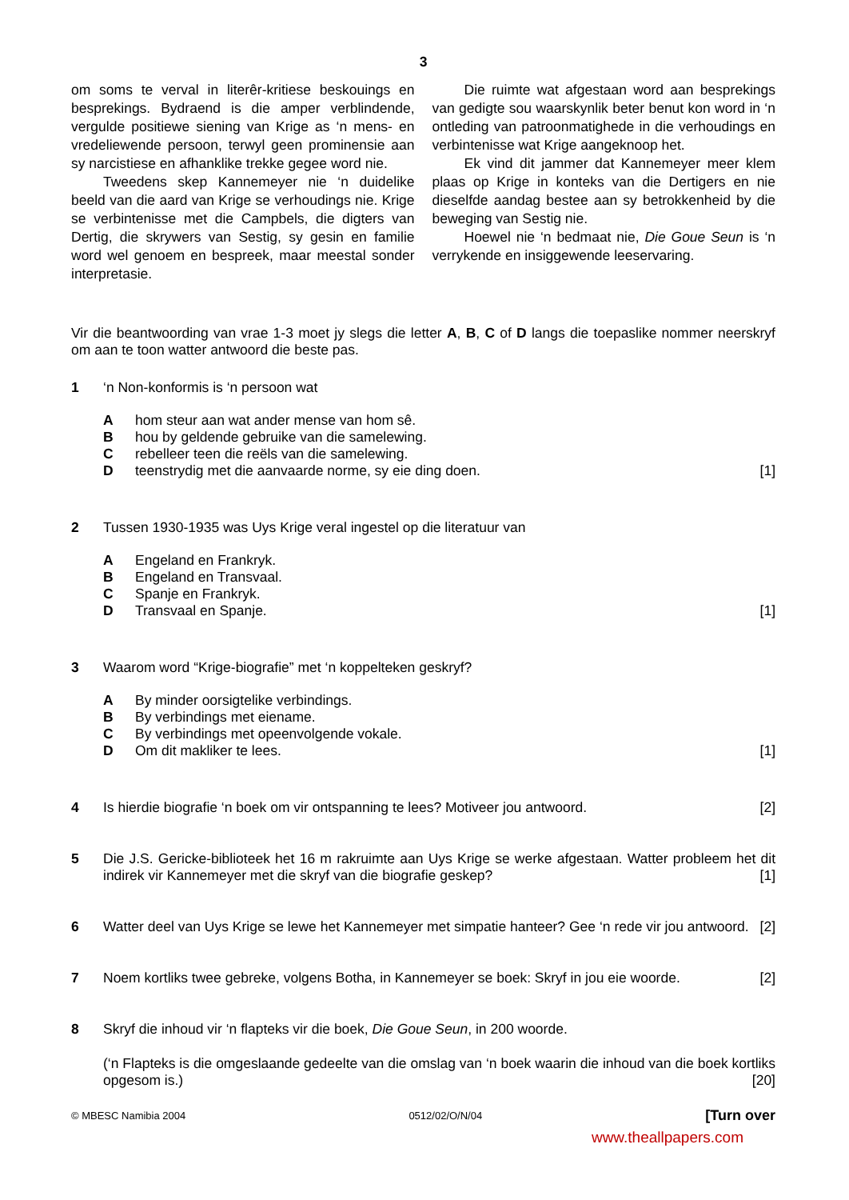3
om soms te verval in literêr-kritiese beskouings en besprekings. Bydraend is die amper verblindende, vergulde positiewe siening van Krige as ‘n mens- en vredeliewende persoon, terwyl geen prominensie aan sy narcistiese en afhanklike trekke gegee word nie.
Tweedens skep Kannemeyer nie ‘n duidelike beeld van die aard van Krige se verhoudings nie. Krige se verbintenisse met die Campbels, die digters van Dertig, die skrywers van Sestig, sy gesin en familie word wel genoem en bespreek, maar meestal sonder interpretasie.
Die ruimte wat afgestaan word aan besprekings van gedigte sou waarskynlik beter benut kon word in ‘n ontleding van patroonmatighede in die verhoudings en verbintenisse wat Krige aangeknoop het.
Ek vind dit jammer dat Kannemeyer meer klem plaas op Krige in konteks van die Dertigers en nie dieselfde aandag bestee aan sy betrokkenheid by die beweging van Sestig nie.
Hoewel nie ‘n bedmaat nie, Die Goue Seun is ‘n verrykende en insiggewende leeservaring.
Vir die beantwoording van vrae 1-3 moet jy slegs die letter A, B, C of D langs die toepaslike nommer neerskryf om aan te toon watter antwoord die beste pas.
1 ‘n Non-konformis is ‘n persoon wat
Ahom steur aan wat ander mense van hom sê.
Bhou by geldende gebruike van die samelewing.
Crebelleer teen die reëls van die samelewing.
Dteenstrydig met die aanvaarde norme, sy eie ding doen. [1]
2 Tussen 1930-1935 was Uys Krige veral ingestel op die literatuur van
A Engeland en Frankryk.
B Engeland en Transvaal.
C Spanje en Frankryk.
D Transvaal en Spanje. [1]
3 Waarom word “Krige-biografie” met ‘n koppelteken geskryf?
A By minder oorsigtelike verbindings.
B By verbindings met eiename.
C By verbindings met opeenvolgende vokale.
D Om dit makliker te lees. [1]
4 Is hierdie biografie ‘n boek om vir ontspanning te lees? Motiveer jou antwoord. [2]
5 Die J.S. Gericke-biblioteek het 16 m rakruimte aan Uys Krige se werke afgestaan. Watter probleem het dit indirek vir Kannemeyer met die skryf van die biografie geskep? [1]
6 Watter deel van Uys Krige se lewe het Kannemeyer met simpatie hanteer? Gee ‘n rede vir jou antwoord. [2]
7 Noem kortliks twee gebreke, volgens Botha, in Kannemeyer se boek: Skryf in jou eie woorde. [2]
8 Skryf die inhoud vir ‘n flapteks vir die boek, Die Goue Seun, in 200 woorde.
(‘n Flapteks is die omgeslaande gedeelte van die omslag van ‘n boek waarin die inhoud van die boek kortliks opgesom is.) [20]
© MBESC Namibia 2004 0512/02/O/N/04 [Turn over
www.theallpapers.com